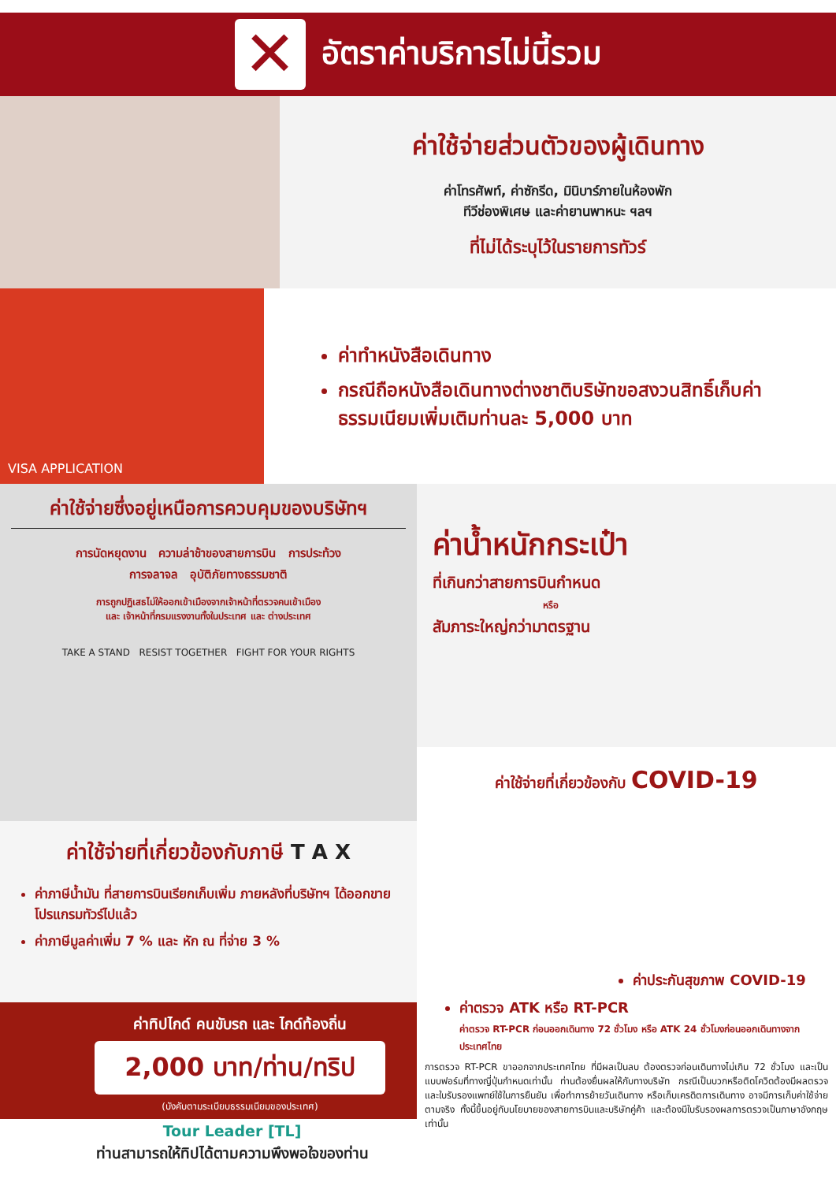✕
อัตราค่าบริการไม่นี้รวม
ค่าใช้จ่ายส่วนตัวของผู้เดินทาง
ค่าโทรศัพท์, ค่าซักรีด, มินิบาร์ภายในห้องพัก
ทีวีช่องพิเศษ และค่ายานพาหนะ ฯลฯ
ที่ไม่ได้ระบุไว้ในรายการทัวร์
VISA APPLICATION
ค่าทำหนังสือเดินทาง
กรณีถือหนังสือเดินทางต่างชาติบริษัทขอสงวนสิทธิ์เก็บค่าธรรมเนียมเพิ่มเติมท่านละ 5,000 บาท
ค่าใช้จ่ายซึ่งอยู่เหนือการควบคุมของบริษัทฯ
การนัดหยุดงาน ความล่าช้าของสายการบิน การประท้วง
การจลาจล อุบัติภัยทางธรรมชาติ
การถูกปฏิเสธไม่ให้ออกเข้าเมืองจากเจ้าหน้าที่ตรวจคนเข้าเมือง
และ เจ้าหน้าที่กรมแรงงานทั้งในประเทศ และ ต่างประเทศ
TAKE A STAND RESIST TOGETHER FIGHT FOR YOUR RIGHTS
ค่าใช้จ่ายที่เกี่ยวข้องกับภาษี T A X
ค่าภาษีน้ำมัน ที่สายการบินเรียกเก็บเพิ่ม ภายหลังที่บริษัทฯ ได้ออกขายโปรแกรมทัวร์ไปแล้ว
ค่าภาษีมูลค่าเพิ่ม 7 % และ หัก ณ ที่จ่าย 3 %
ค่าทิปไกด์ คนขับรถ และ ไกด์ท้องถิ่น
2,000 บาท/ท่าน/ทริป
(บังคับตามระเบียบธรรมเนียมของประเทศ)
Tour Leader [TL]
ท่านสามารถให้ทิปได้ตามความพึงพอใจของท่าน
ค่าน้ำหนักกระเป๋า
ที่เกินกว่าสายการบินกำหนด
หรือ
สัมภาระใหญ่กว่ามาตรฐาน
ค่าใช้จ่ายที่เกี่ยวข้องกับ COVID-19
ค่าประกันสุขภาพ COVID-19
ค่าตรวจ ATK หรือ RT-PCR
ค่าตรวจ RT-PCR ก่อนออกเดินทาง 72 ชั่วโมง หรือ ATK 24 ชั่วโมงก่อนออกเดินทางจากประเทศไทย
การตรวจ RT-PCR ขาออกจากประเทศไทย ที่มีผลเป็นลบ ต้องตรวจก่อนเดินทางไม่เกิน 72 ชั่วโมง และเป็นแบบฟอร์มที่ทางญี่ปุ่นกำหนดเท่านั้น ท่านต้องยื่นผลให้กับทางบริษัท กรณีเป็นบวกหรือติดโควิดต้องมีผลตรวจและใบรับรองแพทย์ใช้ในการยืนยัน เพื่อทำการย้ายวันเดินทาง หรือเก็บเครดิตการเดินทาง อาจมีการเก็บค่าใช้จ่ายตามจริง ทั้งนี้ขึ้นอยู่กับนโยบายของสายการบินและบริษัทคู่ค้า และต้องมีใบรับรองผลการตรวจเป็นภาษาอังกฤษเท่านั้น